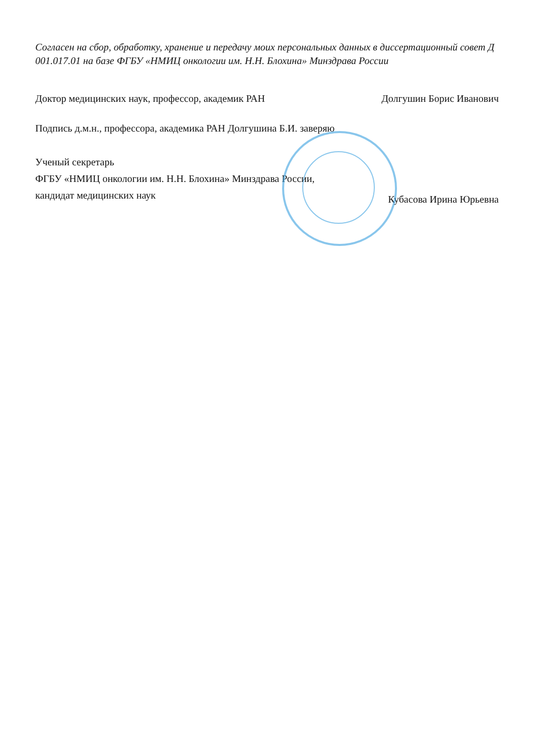Согласен на сбор, обработку, хранение и передачу моих персональных данных в диссертационный совет Д 001.017.01 на базе ФГБУ «НМИЦ онкологии им. Н.Н. Блохина» Минздрава России
Доктор медицинских наук, профессор, академик РАН Долгушин Борис Иванович
Подпись д.м.н., профессора, академика РАН Долгушина Б.И. заверяю
Ученый секретарь
ФГБУ «НМИЦ онкологии им. Н.Н. Блохина» Минздрава России,
кандидат медицинских наук
Кубасова Ирина Юрьевна